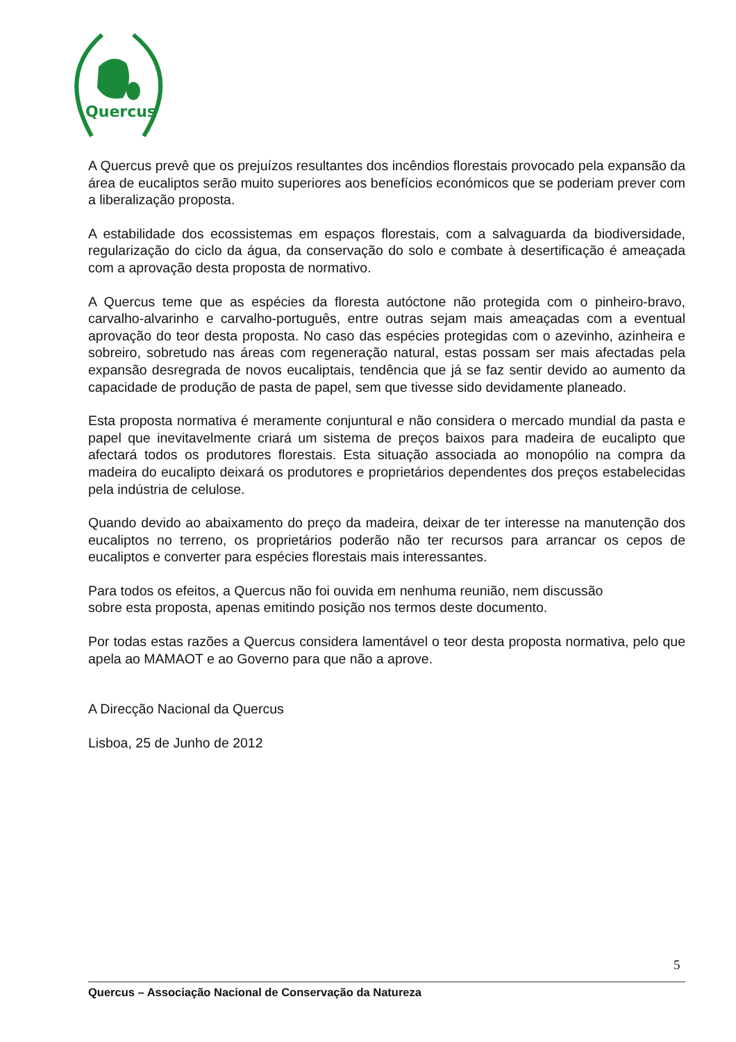Quercus
A Quercus prevê que os prejuízos resultantes dos incêndios florestais provocado pela expansão da área de eucaliptos serão muito superiores aos benefícios económicos que se poderiam prever com a liberalização proposta.
A estabilidade dos ecossistemas em espaços florestais, com a salvaguarda da biodiversidade, regularização do ciclo da água, da conservação do solo e combate à desertificação é ameaçada com a aprovação desta proposta de normativo.
A Quercus teme que as espécies da floresta autóctone não protegida com o pinheiro-bravo, carvalho-alvarinho e carvalho-português, entre outras sejam mais ameaçadas com a eventual aprovação do teor desta proposta. No caso das espécies protegidas com o azevinho, azinheira e sobreiro, sobretudo nas áreas com regeneração natural, estas possam ser mais afectadas pela expansão desregrada de novos eucaliptais, tendência que já se faz sentir devido ao aumento da capacidade de produção de pasta de papel, sem que tivesse sido devidamente planeado.
Esta proposta normativa é meramente conjuntural e não considera o mercado mundial da pasta e papel que inevitavelmente criará um sistema de preços baixos para madeira de eucalipto que afectará todos os produtores florestais. Esta situação associada ao monopólio na compra da madeira do eucalipto deixará os produtores e proprietários dependentes dos preços estabelecidas pela indústria de celulose.
Quando devido ao abaixamento do preço da madeira, deixar de ter interesse na manutenção dos eucaliptos no terreno, os proprietários poderão não ter recursos para arrancar os cepos de eucaliptos e converter para espécies florestais mais interessantes.
Para todos os efeitos, a Quercus não foi ouvida em nenhuma reunião, nem discussão
sobre esta proposta, apenas emitindo posição nos termos deste documento.
Por todas estas razões a Quercus considera lamentável o teor desta proposta normativa, pelo que apela ao MAMAOT e ao Governo para que não a aprove.
A Direcção Nacional da Quercus
Lisboa, 25 de Junho de 2012
5
Quercus – Associação Nacional de Conservação da Natureza